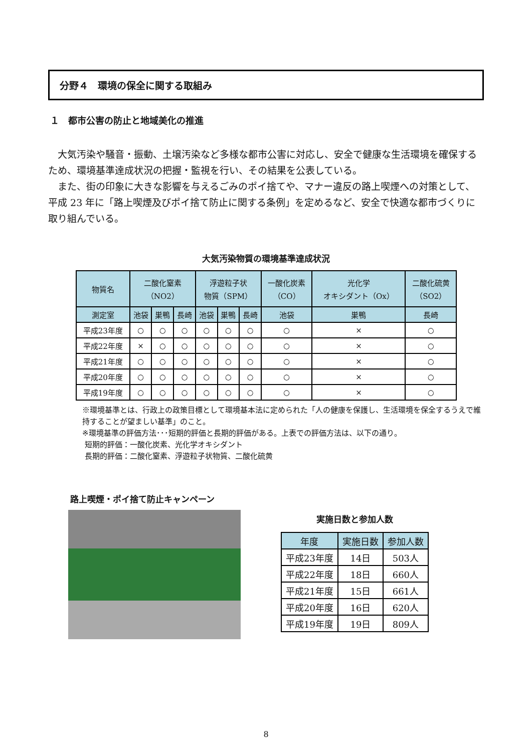分野４　環境の保全に関する取組み
１　都市公害の防止と地域美化の推進
大気汚染や騒音・振動、土壌汚染など多様な都市公害に対応し、安全で健康な生活環境を確保するため、環境基準達成状況の把握・監視を行い、その結果を公表している。
また、街の印象に大きな影響を与えるごみのポイ捨てや、マナー違反の路上喫煙への対策として、平成 23 年に「路上喫煙及びポイ捨て防止に関する条例」を定めるなど、安全で快適な都市づくりに取り組んでいる。
大気汚染物質の環境基準達成状況
| 物質名 | 二酸化窒素 （NO2） | | | 浮遊粒子状 物質（SPM） | | | 一酸化炭素 （CO） | 光化学 オキシダント（Ox） | 二酸化硫黄 （SO2） |
| --- | --- | --- | --- | --- | --- | --- | --- | --- | --- |
| 測定室 | 池袋 | 巣鴨 | 長崎 | 池袋 | 巣鴨 | 長崎 | 池袋 | 巣鴨 | 長崎 |
| 平成23年度 | ○ | ○ | ○ | ○ | ○ | ○ | ○ | × | ○ |
| 平成22年度 | × | ○ | ○ | ○ | ○ | ○ | ○ | × | ○ |
| 平成21年度 | ○ | ○ | ○ | ○ | ○ | ○ | ○ | × | ○ |
| 平成20年度 | ○ | ○ | ○ | ○ | ○ | ○ | ○ | × | ○ |
| 平成19年度 | ○ | ○ | ○ | ○ | ○ | ○ | ○ | × | ○ |
※環境基準とは、行政上の政策目標として環境基本法に定められた「人の健康を保護し、生活環境を保全するうえで維持することが望ましい基準」のこと。
※環境基準の評価方法･･･短期的評価と長期的評価がある。上表での評価方法は、以下の通り。
短期的評価：一酸化炭素、光化学オキシダント
長期的評価：二酸化窒素、浮遊粒子状物質、二酸化硫黄
路上喫煙・ポイ捨て防止キャンペーン
実施日数と参加人数
| 年度 | 実施日数 | 参加人数 |
| --- | --- | --- |
| 平成23年度 | 14日 | 503人 |
| 平成22年度 | 18日 | 660人 |
| 平成21年度 | 15日 | 661人 |
| 平成20年度 | 16日 | 620人 |
| 平成19年度 | 19日 | 809人 |
8